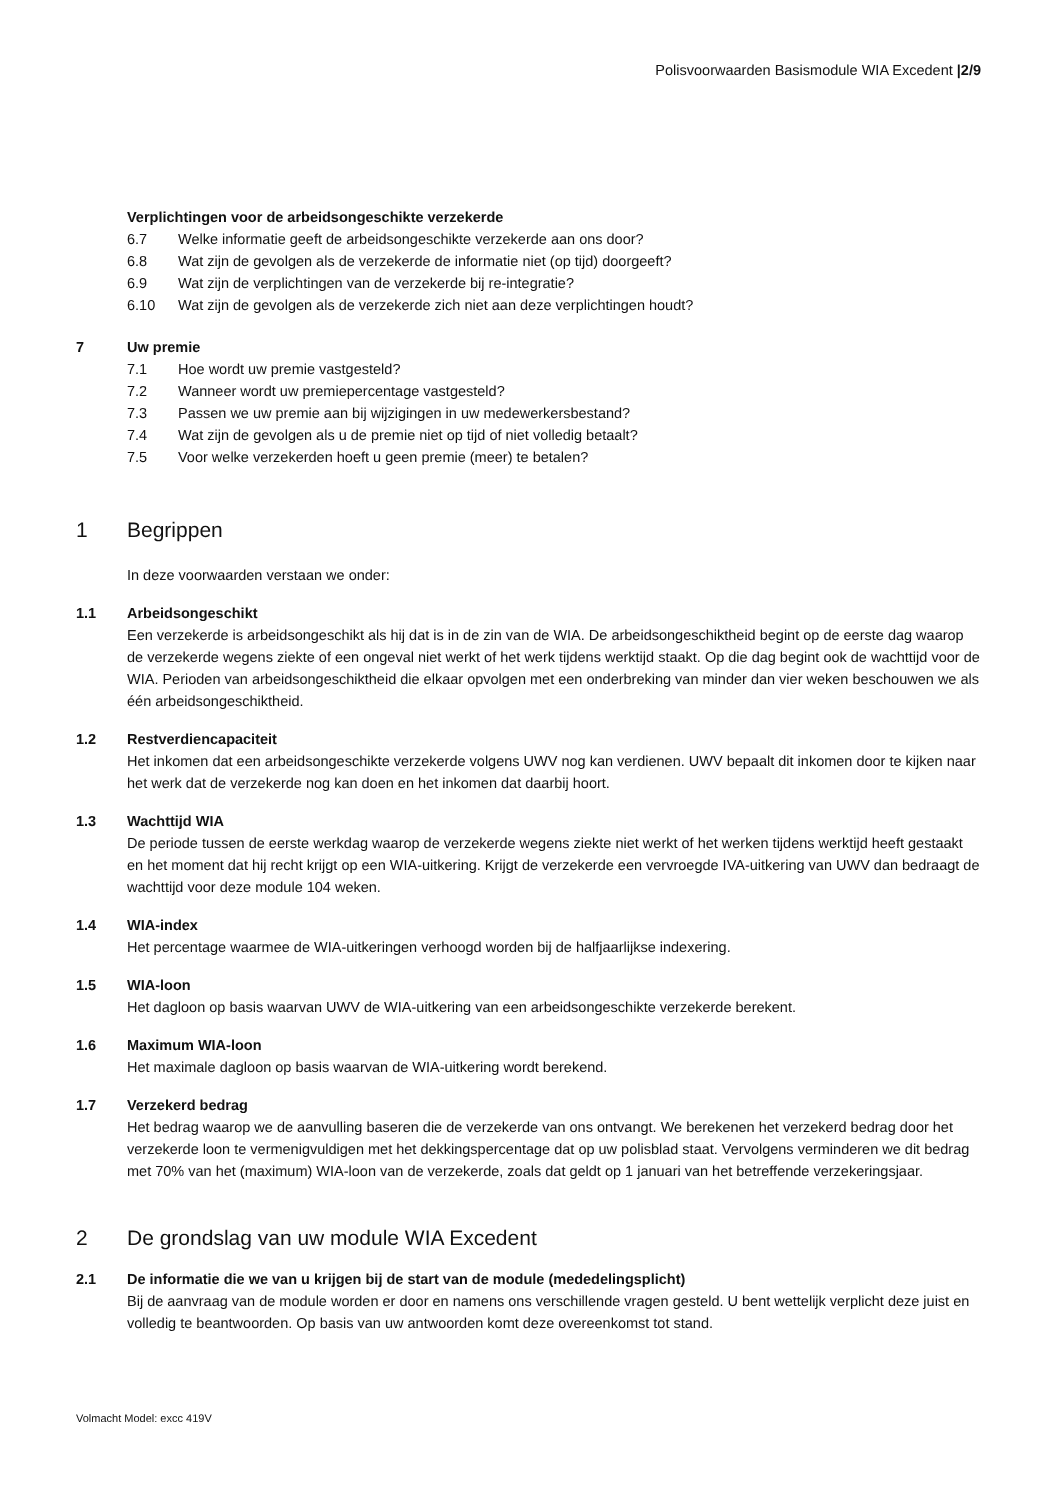Polisvoorwaarden Basismodule WIA Excedent |2/9
Verplichtingen voor de arbeidsongeschikte verzekerde
6.7 Welke informatie geeft de arbeidsongeschikte verzekerde aan ons door?
6.8 Wat zijn de gevolgen als de verzekerde de informatie niet (op tijd) doorgeeft?
6.9 Wat zijn de verplichtingen van de verzekerde bij re-integratie?
6.10 Wat zijn de gevolgen als de verzekerde zich niet aan deze verplichtingen houdt?
7 Uw premie
7.1 Hoe wordt uw premie vastgesteld?
7.2 Wanneer wordt uw premiepercentage vastgesteld?
7.3 Passen we uw premie aan bij wijzigingen in uw medewerkersbestand?
7.4 Wat zijn de gevolgen als u de premie niet op tijd of niet volledig betaalt?
7.5 Voor welke verzekerden hoeft u geen premie (meer) te betalen?
1 Begrippen
In deze voorwaarden verstaan we onder:
1.1 Arbeidsongeschikt
Een verzekerde is arbeidsongeschikt als hij dat is in de zin van de WIA. De arbeidsongeschiktheid begint op de eerste dag waarop de verzekerde wegens ziekte of een ongeval niet werkt of het werk tijdens werktijd staakt. Op die dag begint ook de wachttijd voor de WIA. Perioden van arbeidsongeschiktheid die elkaar opvolgen met een onderbreking van minder dan vier weken beschouwen we als één arbeidsongeschiktheid.
1.2 Restverdiencapaciteit
Het inkomen dat een arbeidsongeschikte verzekerde volgens UWV nog kan verdienen. UWV bepaalt dit inkomen door te kijken naar het werk dat de verzekerde nog kan doen en het inkomen dat daarbij hoort.
1.3 Wachttijd WIA
De periode tussen de eerste werkdag waarop de verzekerde wegens ziekte niet werkt of het werken tijdens werktijd heeft gestaakt en het moment dat hij recht krijgt op een WIA-uitkering. Krijgt de verzekerde een vervroegde IVA-uitkering van UWV dan bedraagt de wachttijd voor deze module 104 weken.
1.4 WIA-index
Het percentage waarmee de WIA-uitkeringen verhoogd worden bij de halfjaarlijkse indexering.
1.5 WIA-loon
Het dagloon op basis waarvan UWV de WIA-uitkering van een arbeidsongeschikte verzekerde berekent.
1.6 Maximum WIA-loon
Het maximale dagloon op basis waarvan de WIA-uitkering wordt berekend.
1.7 Verzekerd bedrag
Het bedrag waarop we de aanvulling baseren die de verzekerde van ons ontvangt. We berekenen het verzekerd bedrag door het verzekerde loon te vermenigvuldigen met het dekkingspercentage dat op uw polisblad staat. Vervolgens verminderen we dit bedrag met 70% van het (maximum) WIA-loon van de verzekerde, zoals dat geldt op 1 januari van het betreffende verzekeringsjaar.
2 De grondslag van uw module WIA Excedent
2.1 De informatie die we van u krijgen bij de start van de module (mededelingsplicht)
Bij de aanvraag van de module worden er door en namens ons verschillende vragen gesteld. U bent wettelijk verplicht deze juist en volledig te beantwoorden. Op basis van uw antwoorden komt deze overeenkomst tot stand.
Volmacht Model: excc 419V